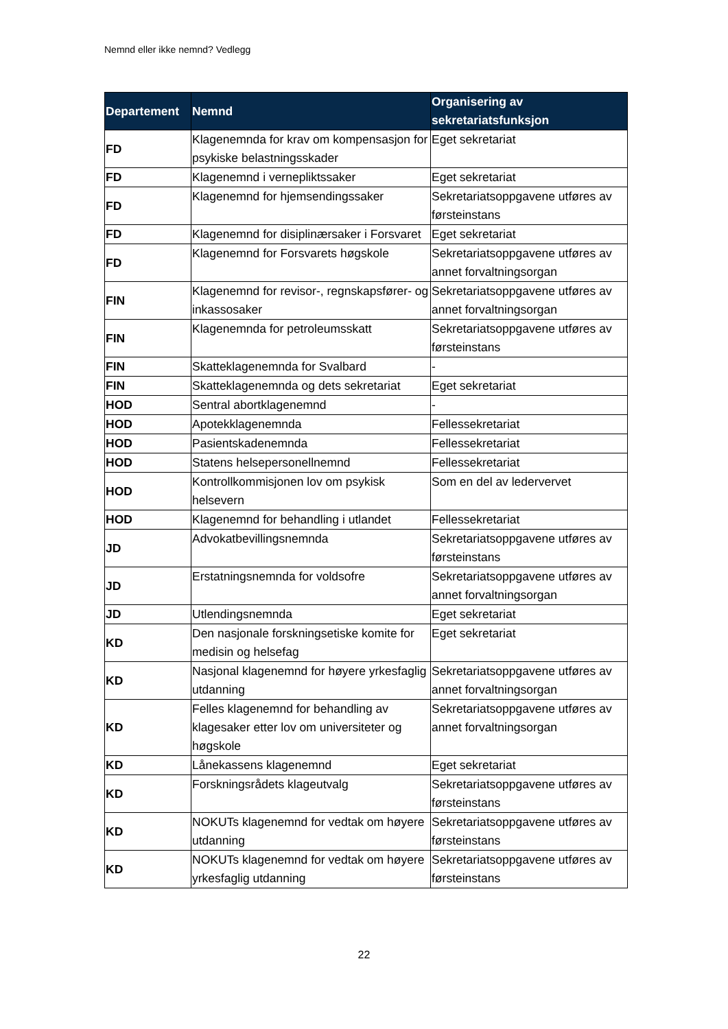Nemnd eller ikke nemnd? Vedlegg
| Departement | Nemnd | Organisering av sekretariatsfunksjon |
| --- | --- | --- |
| FD | Klagenemnda for krav om kompensasjon for psykiske belastningsskader | Eget sekretariat |
| FD | Klagenemnd i vernepliktssaker | Eget sekretariat |
| FD | Klagenemnd for hjemsendingssaker | Sekretariatsoppgavene utføres av førsteinstans |
| FD | Klagenemnd for disiplinærsaker i Forsvaret | Eget sekretariat |
| FD | Klagenemnd for Forsvarets høgskole | Sekretariatsoppgavene utføres av annet forvaltningsorgan |
| FIN | Klagenemnd for revisor-, regnskapsfører- og inkassosaker | Sekretariatsoppgavene utføres av annet forvaltningsorgan |
| FIN | Klagenemnda for petroleumsskatt | Sekretariatsoppgavene utføres av førsteinstans |
| FIN | Skatteklagenemnda for Svalbard | - |
| FIN | Skatteklagenemnda og dets sekretariat | Eget sekretariat |
| HOD | Sentral abortklagenemnd | - |
| HOD | Apotekklagenemnda | Fellessekretariat |
| HOD | Pasientskadenemnda | Fellessekretariat |
| HOD | Statens helsepersonellnemnd | Fellessekretariat |
| HOD | Kontrollkommisjonen lov om psykisk helsevern | Som en del av ledervervet |
| HOD | Klagenemnd for behandling i utlandet | Fellessekretariat |
| JD | Advokatbevillingsnemnda | Sekretariatsoppgavene utføres av førsteinstans |
| JD | Erstatningsnemnda for voldsofre | Sekretariatsoppgavene utføres av annet forvaltningsorgan |
| JD | Utlendingsnemnda | Eget sekretariat |
| KD | Den nasjonale forskningsetiske komite for medisin og helsefag | Eget sekretariat |
| KD | Nasjonal klagenemnd for høyere yrkesfaglig utdanning | Sekretariatsoppgavene utføres av annet forvaltningsorgan |
| KD | Felles klagenemnd for behandling av klagesaker etter lov om universiteter og høgskole | Sekretariatsoppgavene utføres av annet forvaltningsorgan |
| KD | Lånekassens klagenemnd | Eget sekretariat |
| KD | Forskningsrådets klageutvalg | Sekretariatsoppgavene utføres av førsteinstans |
| KD | NOKUTs klagenemnd for vedtak om høyere utdanning | Sekretariatsoppgavene utføres av førsteinstans |
| KD | NOKUTs klagenemnd for vedtak om høyere yrkesfaglig utdanning | Sekretariatsoppgavene utføres av førsteinstans |
22